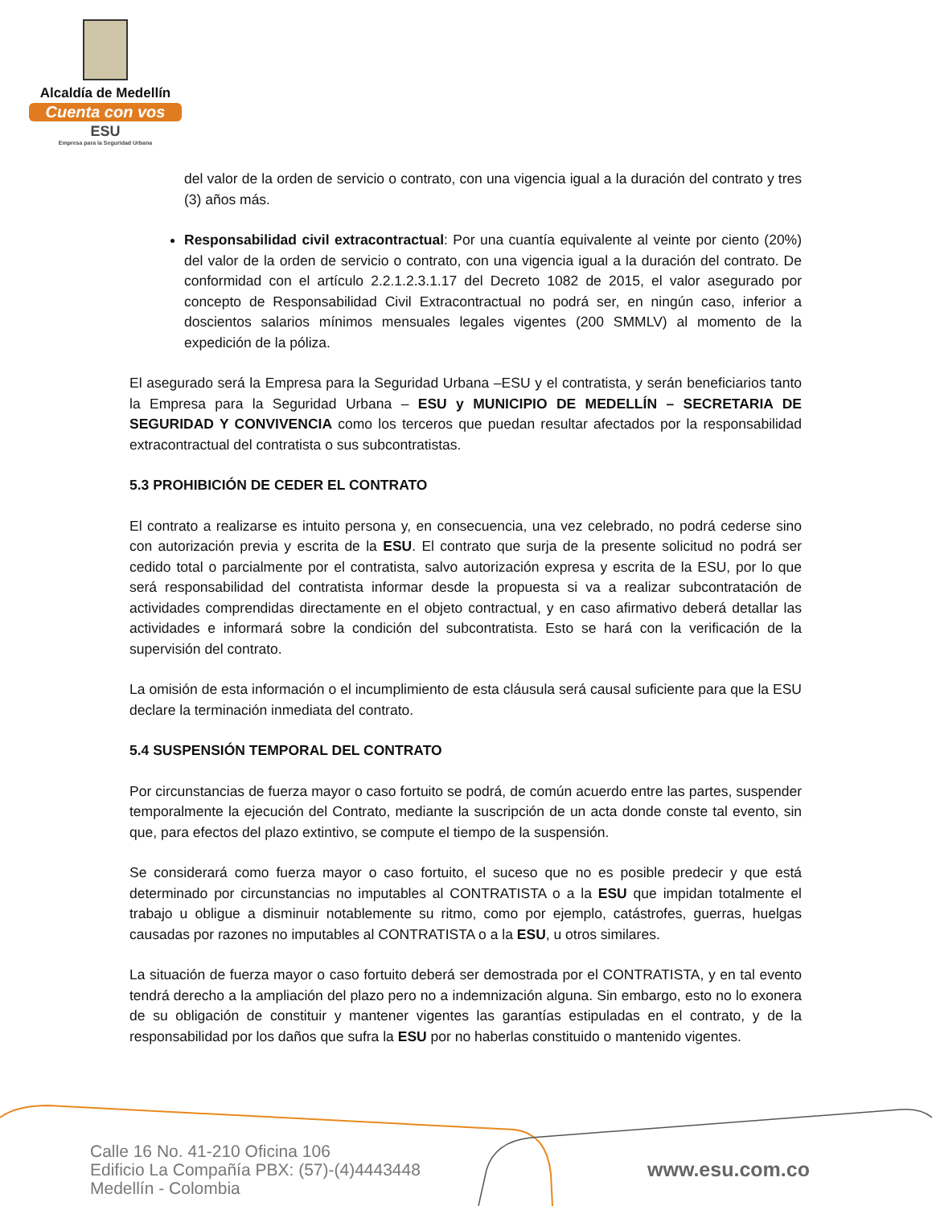Alcaldía de Medellín
Cuenta con vos
ESU
Empresa para la Seguridad Urbana
del valor de la orden de servicio o contrato, con una vigencia igual a la duración del contrato y tres (3) años más.
Responsabilidad civil extracontractual: Por una cuantía equivalente al veinte por ciento (20%) del valor de la orden de servicio o contrato, con una vigencia igual a la duración del contrato. De conformidad con el artículo 2.2.1.2.3.1.17 del Decreto 1082 de 2015, el valor asegurado por concepto de Responsabilidad Civil Extracontractual no podrá ser, en ningún caso, inferior a doscientos salarios mínimos mensuales legales vigentes (200 SMMLV) al momento de la expedición de la póliza.
El asegurado será la Empresa para la Seguridad Urbana –ESU y el contratista, y serán beneficiarios tanto la Empresa para la Seguridad Urbana – ESU y MUNICIPIO DE MEDELLÍN – SECRETARIA DE SEGURIDAD Y CONVIVENCIA como los terceros que puedan resultar afectados por la responsabilidad extracontractual del contratista o sus subcontratistas.
5.3 PROHIBICIÓN DE CEDER EL CONTRATO
El contrato a realizarse es intuito persona y, en consecuencia, una vez celebrado, no podrá cederse sino con autorización previa y escrita de la ESU. El contrato que surja de la presente solicitud no podrá ser cedido total o parcialmente por el contratista, salvo autorización expresa y escrita de la ESU, por lo que será responsabilidad del contratista informar desde la propuesta si va a realizar subcontratación de actividades comprendidas directamente en el objeto contractual, y en caso afirmativo deberá detallar las actividades e informará sobre la condición del subcontratista. Esto se hará con la verificación de la supervisión del contrato.
La omisión de esta información o el incumplimiento de esta cláusula será causal suficiente para que la ESU declare la terminación inmediata del contrato.
5.4 SUSPENSIÓN TEMPORAL DEL CONTRATO
Por circunstancias de fuerza mayor o caso fortuito se podrá, de común acuerdo entre las partes, suspender temporalmente la ejecución del Contrato, mediante la suscripción de un acta donde conste tal evento, sin que, para efectos del plazo extintivo, se compute el tiempo de la suspensión.
Se considerará como fuerza mayor o caso fortuito, el suceso que no es posible predecir y que está determinado por circunstancias no imputables al CONTRATISTA o a la ESU que impidan totalmente el trabajo u obligue a disminuir notablemente su ritmo, como por ejemplo, catástrofes, guerras, huelgas causadas por razones no imputables al CONTRATISTA o a la ESU, u otros similares.
La situación de fuerza mayor o caso fortuito deberá ser demostrada por el CONTRATISTA, y en tal evento tendrá derecho a la ampliación del plazo pero no a indemnización alguna. Sin embargo, esto no lo exonera de su obligación de constituir y mantener vigentes las garantías estipuladas en el contrato, y de la responsabilidad por los daños que sufra la ESU por no haberlas constituido o mantenido vigentes.
Calle 16 No. 41-210 Oficina 106
Edificio La Compañía PBX: (57)-(4)4443448
Medellín - Colombia
www.esu.com.co